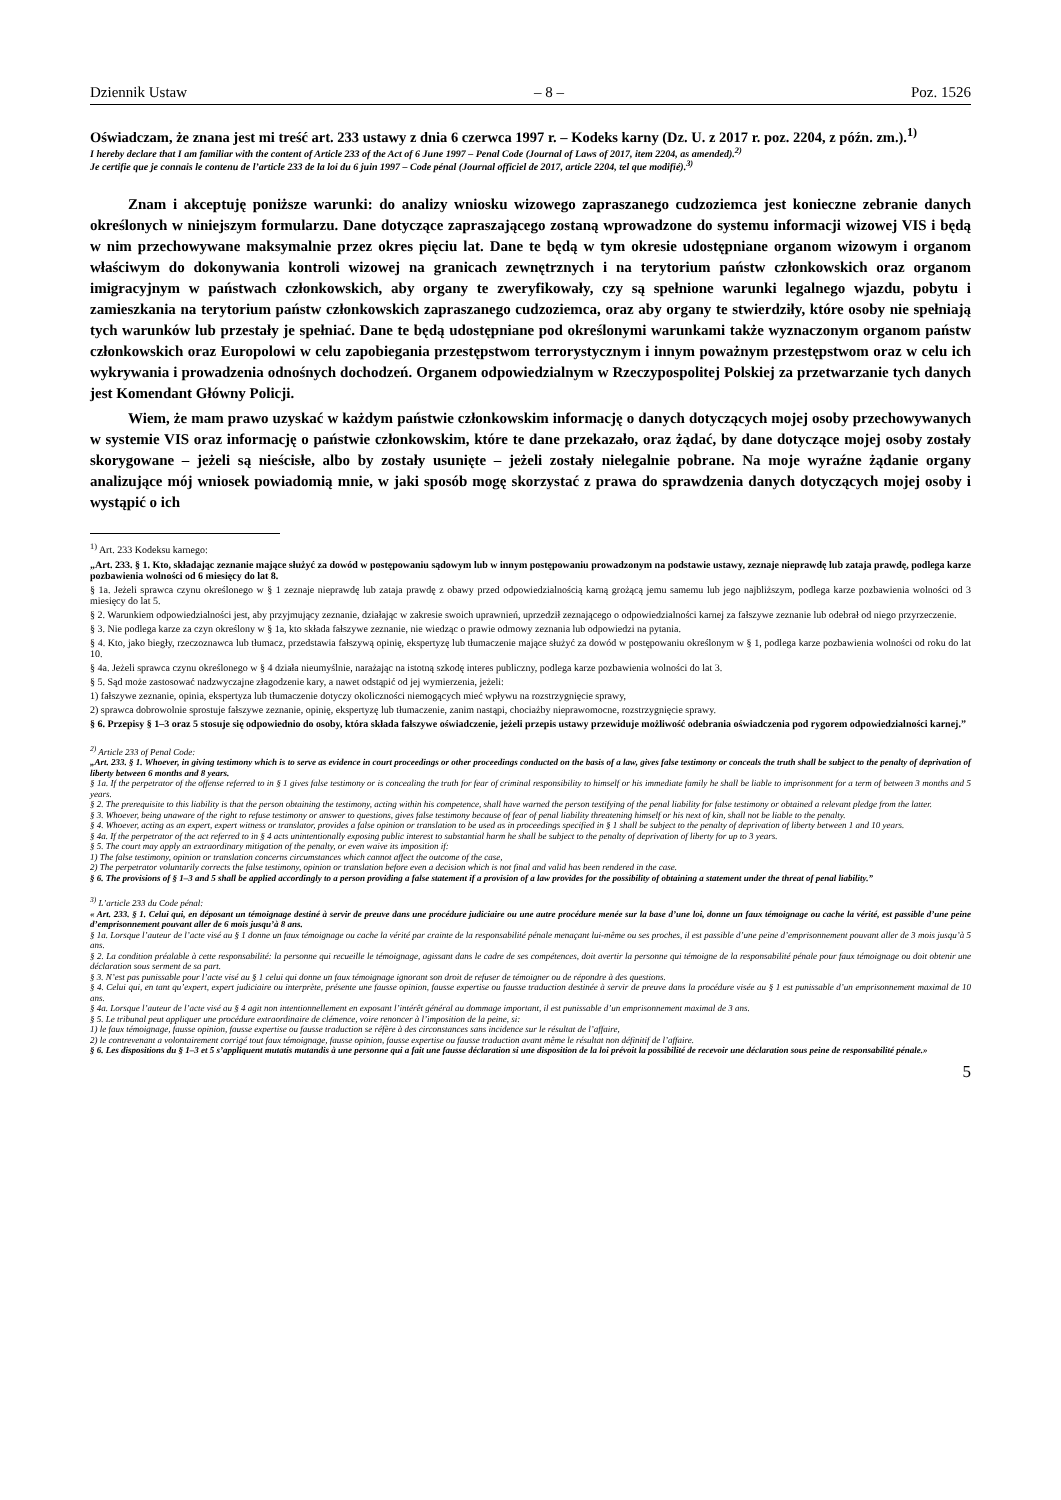Dziennik Ustaw – 8 – Poz. 1526
Oświadczam, że znana jest mi treść art. 233 ustawy z dnia 6 czerwca 1997 r. – Kodeks karny (Dz. U. z 2017 r. poz. 2204, z późn. zm.).<sup>1)</sup>
I hereby declare that I am familiar with the content of Article 233 of the Act of 6 June 1997 – Penal Code (Journal of Laws of 2017, item 2204, as amended).<sup>2)</sup>
Je certifie que je connais le contenu de l’article 233 de la loi du 6 juin 1997 – Code pénal (Journal officiel de 2017, article 2204, tel que modifié).<sup>3)</sup>
Znam i akceptuję poniższe warunki: do analizy wniosku wizowego zapraszanego cudzoziemca jest konieczne zebranie danych określonych w niniejszym formularzu. Dane dotyczące zapraszającego zostaną wprowadzone do systemu informacji wizowej VIS i będą w nim przechowywane maksymalnie przez okres pięciu lat. Dane te będą w tym okresie udostępniane organom wizowym i organom właściwym do dokonywania kontroli wizowej na granicach zewnętrznych i na terytorium państw członkowskich oraz organom imigracyjnym w państwach członkowskich, aby organy te zweryfikowały, czy są spełnione warunki legalnego wjazdu, pobytu i zamieszkania na terytorium państw członkowskich zapraszanego cudzoziemca, oraz aby organy te stwierdziły, które osoby nie spełniają tych warunków lub przestały je spełniać. Dane te będą udostępniane pod określonymi warunkami także wyznaczonym organom państw członkowskich oraz Europolowi w celu zapobiegania przestępstwom terrorystycznym i innym poważnym przestępstwom oraz w celu ich wykrywania i prowadzenia odnośnych dochodzeń. Organem odpowiedzialnym w Rzeczypospolitej Polskiej za przetwarzanie tych danych jest Komendant Główny Policji.
Wiem, że mam prawo uzyskać w każdym państwie członkowskim informację o danych dotyczących mojej osoby przechowywanych w systemie VIS oraz informację o państwie członkowskim, które te dane przekazało, oraz żądać, by dane dotyczące mojej osoby zostały skorygowane – jeżeli są nieścisłe, albo by zostały usunięte – jeżeli zostały nielegalnie pobrane. Na moje wyraźne żądanie organy analizujące mój wniosek powiadomią mnie, w jaki sposób mogę skorzystać z prawa do sprawdzenia danych dotyczących mojej osoby i wystąpić o ich
<sup>1)</sup> Art. 233 Kodeksu karnego:
„Art. 233. § 1. Kto, składając zeznanie mające służyć za dowód w postępowaniu sądowym lub w innym postępowaniu prowadzonym na podstawie ustawy, zeznaje nieprawdę lub zataja prawdę, podlega karze pozbawienia wolności od 6 miesięcy do lat 8.
§ 1a. Jeżeli sprawca czynu określonego w § 1 zeznaje nieprawdę lub zataja prawdę z obawy przed odpowiedzialnością karną grożącą jemu samemu lub jego najbliższym, podlega karze pozbawienia wolności od 3 miesięcy do lat 5.
§ 2. Warunkiem odpowiedzialności jest, aby przyjmujący zeznanie, działając w zakresie swoich uprawnień, uprzedził zeznającego o odpowiedzialności karnej za fałszywe zeznanie lub odebrał od niego przyrzeczenie.
§ 3. Nie podlega karze za czyn określony w § 1a, kto składa fałszywe zeznanie, nie wiedząc o prawie odmowy zeznania lub odpowiedzi na pytania.
§ 4. Kto, jako biegły, rzeczoznawca lub tłumacz, przedstawia fałszywą opinię, ekspertyzę lub tłumaczenie mające służyć za dowód w postępowaniu określonym w § 1, podlega karze pozbawienia wolności od roku do lat 10.
§ 4a. Jeżeli sprawca czynu określonego w § 4 działa nieumyślnie, narażając na istotną szkodę interes publiczny, podlega karze pozbawienia wolności do lat 3.
§ 5. Sąd może zastosować nadzwyczajne złagodzenie kary, a nawet odstąpić od jej wymierzenia, jeżeli:
1) fałszywe zeznanie, opinia, ekspertyza lub tłumaczenie dotyczy okoliczności niemogących mieć wpływu na rozstrzygnięcie sprawy,
2) sprawca dobrowolnie sprostuje fałszywe zeznanie, opinię, ekspertyzę lub tłumaczenie, zanim nastąpi, chociażby nieprawomocne, rozstrzygnięcie sprawy.
§ 6. Przepisy § 1–3 oraz 5 stosuje się odpowiednio do osoby, która składa fałszywe oświadczenie, jeżeli przepis ustawy przewiduje możliwość odebrania oświadczenia pod rygorem odpowiedzialności karnej.”
<sup>2)</sup> Article 233 of Penal Code:
„Art. 233. § 1. Whoever, in giving testimony which is to serve as evidence in court proceedings or other proceedings conducted on the basis of a law, gives false testimony or conceals the truth shall be subject to the penalty of deprivation of liberty between 6 months and 8 years.
§ 1a. If the perpetrator of the offense referred to in § 1 gives false testimony or is concealing the truth for fear of criminal responsibility to himself or his immediate family he shall be liable to imprisonment for a term of between 3 months and 5 years.
§ 2. The prerequisite to this liability is that the person obtaining the testimony, acting within his competence, shall have warned the person testifying of the penal liability for false testimony or obtained a relevant pledge from the latter.
§ 3. Whoever, being unaware of the right to refuse testimony or answer to questions, gives false testimony because of fear of penal liability threatening himself or his next of kin, shall not be liable to the penalty.
§ 4. Whoever, acting as an expert, expert witness or translator, provides a false opinion or translation to be used as in proceedings specified in § 1 shall be subject to the penalty of deprivation of liberty between 1 and 10 years.
§ 4a. If the perpetrator of the act referred to in § 4 acts unintentionally exposing public interest to substantial harm he shall be subject to the penalty of deprivation of liberty for up to 3 years.
§ 5. The court may apply an extraordinary mitigation of the penalty, or even waive its imposition if:
1) The false testimony, opinion or translation concerns circumstances which cannot affect the outcome of the case,
2) The perpetrator voluntarily corrects the false testimony, opinion or translation before even a decision which is not final and valid has been rendered in the case.
§ 6. The provisions of § 1–3 and 5 shall be applied accordingly to a person providing a false statement if a provision of a law provides for the possibility of obtaining a statement under the threat of penal liability.”
<sup>3)</sup> L’article 233 du Code pénal:
« Art. 233. § 1. Celui qui, en déposant un témoignage destiné à servir de preuve dans une procédure judiciaire ou une autre procédure menée sur la base d’une loi, donne un faux témoignage ou cache la vérité, est passible d’une peine d’emprisonnement pouvant aller de 6 mois jusqu’à 8 ans.
§ 1a. Lorsque l’auteur de l’acte visé au § 1 donne un faux témoignage ou cache la vérité par crainte de la responsabilité pénale menaçant lui-même ou ses proches, il est passible d’une peine d’emprisonnement pouvant aller de 3 mois jusqu’à 5 ans.
§ 2. La condition préalable à cette responsabilité: la personne qui recueille le témoignage, agissant dans le cadre de ses compétences, doit avertir la personne qui témoigne de la responsabilité pénale pour faux témoignage ou doit obtenir une déclaration sous serment de sa part.
§ 3. N’est pas punissable pour l’acte visé au § 1 celui qui donne un faux témoignage ignorant son droit de refuser de témoigner ou de répondre à des questions.
§ 4. Celui qui, en tant qu’expert, expert judiciaire ou interprète, présente une fausse opinion, fausse expertise ou fausse traduction destinée à servir de preuve dans la procédure visée au § 1 est punissable d’un emprisonnement maximal de 10 ans.
§ 4a. Lorsque l’auteur de l’acte visé au § 4 agit non intentionnellement en exposant l’intérêt général au dommage important, il est punissable d’un emprisonnement maximal de 3 ans.
§ 5. Le tribunal peut appliquer une procédure extraordinaire de clémence, voire renoncer à l’imposition de la peine, si:
1) le faux témoignage, fausse opinion, fausse expertise ou fausse traduction se réfère à des circonstances sans incidence sur le résultat de l’affaire,
2) le contrevenant a volontairement corrigé tout faux témoignage, fausse opinion, fausse expertise ou fausse traduction avant même le résultat non définitif de l’affaire.
§ 6. Les dispositions du § 1–3 et 5 s’appliquent mutatis mutandis à une personne qui a fait une fausse déclaration si une disposition de la loi prévoit la possibilité de recevoir une déclaration sous peine de responsabilité pénale.»
5